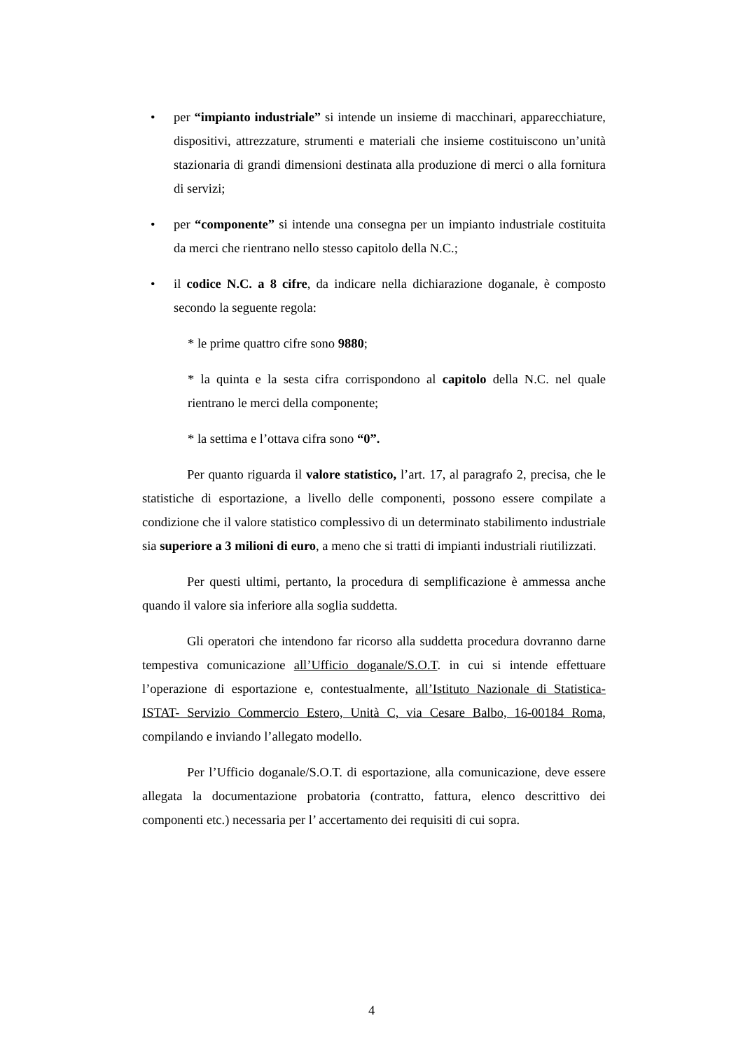• per “impianto industriale” si intende un insieme di macchinari, apparecchiature, dispositivi, attrezzature, strumenti e materiali che insieme costituiscono un’unità stazionaria di grandi dimensioni destinata alla produzione di merci o alla fornitura di servizi;
• per “componente” si intende una consegna per un impianto industriale costituita da merci che rientrano nello stesso capitolo della N.C.;
• il codice N.C. a 8 cifre, da indicare nella dichiarazione doganale, è composto secondo la seguente regola:
* le prime quattro cifre sono 9880;
* la quinta e la sesta cifra corrispondono al capitolo della N.C. nel quale rientrano le merci della componente;
* la settima e l’ottava cifra sono “0”.
Per quanto riguarda il valore statistico, l’art. 17, al paragrafo 2, precisa, che le statistiche di esportazione, a livello delle componenti, possono essere compilate a condizione che il valore statistico complessivo di un determinato stabilimento industriale sia superiore a 3 milioni di euro, a meno che si tratti di impianti industriali riutilizzati.
Per questi ultimi, pertanto, la procedura di semplificazione è ammessa anche quando il valore sia inferiore alla soglia suddetta.
Gli operatori che intendono far ricorso alla suddetta procedura dovranno darne tempestiva comunicazione all’Ufficio doganale/S.O.T. in cui si intende effettuare l’operazione di esportazione e, contestualmente, all’Istituto Nazionale di Statistica- ISTAT- Servizio Commercio Estero, Unità C, via Cesare Balbo, 16-00184 Roma, compilando e inviando l’allegato modello.
Per l’Ufficio doganale/S.O.T. di esportazione, alla comunicazione, deve essere allegata la documentazione probatoria (contratto, fattura, elenco descrittivo dei componenti etc.) necessaria per l’ accertamento dei requisiti di cui sopra.
4